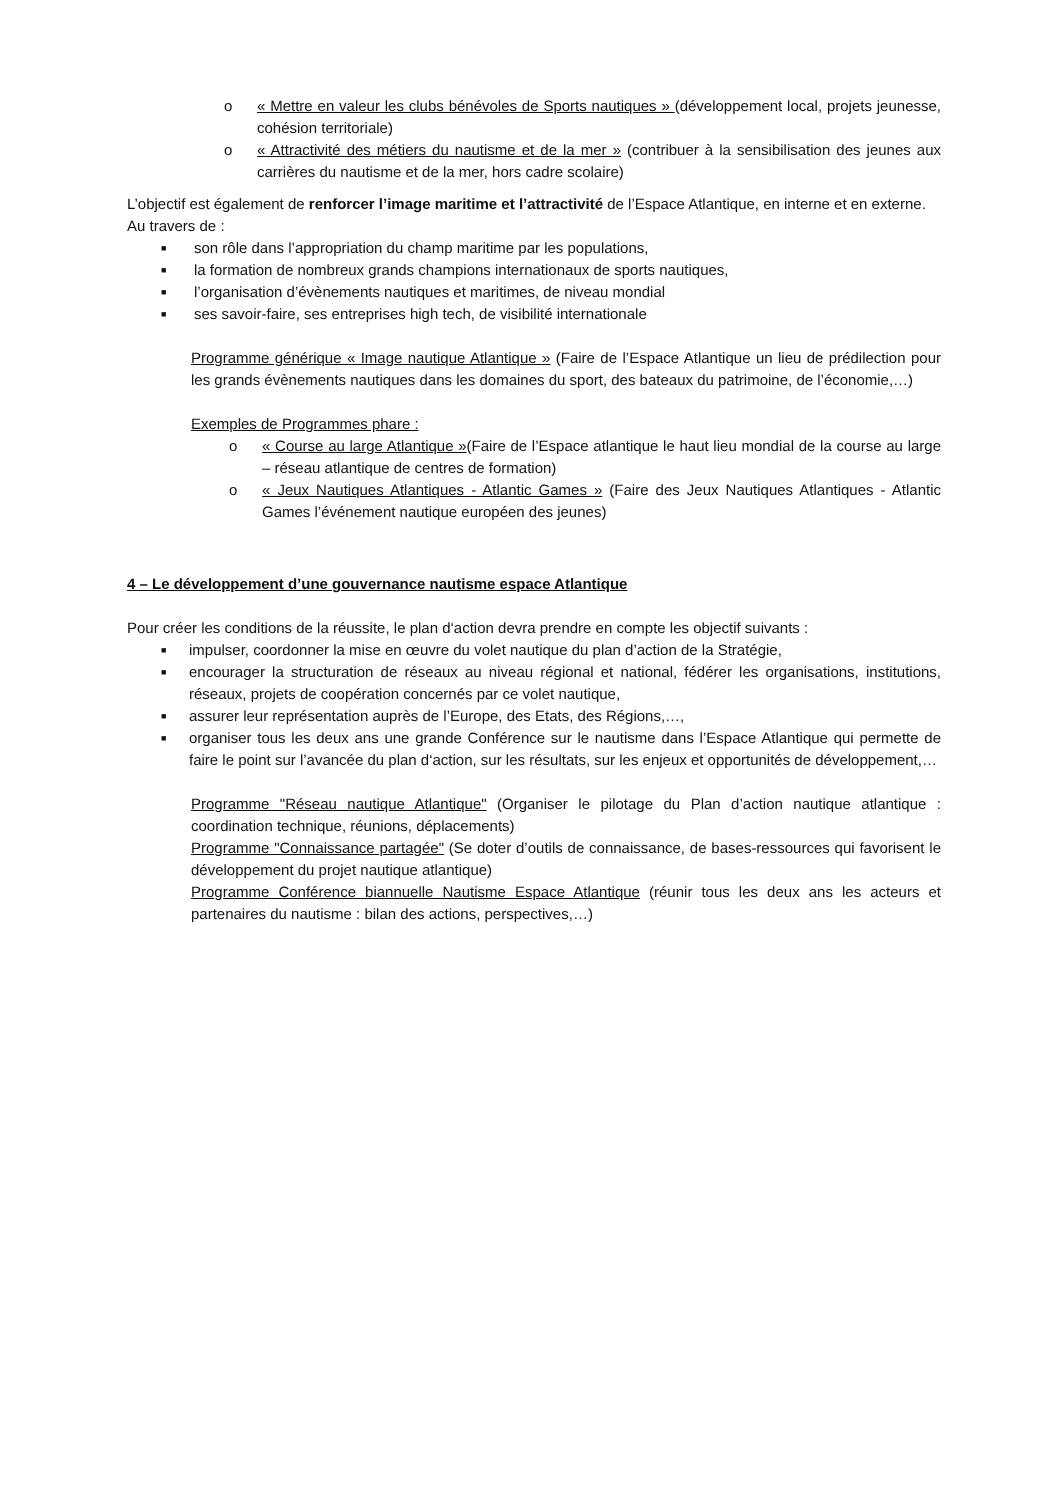o « Mettre en valeur les clubs bénévoles de Sports nautiques » (développement local, projets jeunesse, cohésion territoriale)
o « Attractivité des métiers du nautisme et de la mer » (contribuer à la sensibilisation des jeunes aux carrières du nautisme et de la mer, hors cadre scolaire)
L’objectif est également de renforcer l’image maritime et l’attractivité de l’Espace Atlantique, en interne et en externe.
Au travers de :
■ son rôle dans l’appropriation du champ maritime par les populations,
■ la formation de nombreux grands champions internationaux de sports nautiques,
■ l’organisation d’évènements nautiques et maritimes, de niveau mondial
■ ses savoir-faire, ses entreprises high tech, de visibilité internationale
Programme générique « Image nautique Atlantique » (Faire de l’Espace Atlantique un lieu de prédilection pour les grands évènements nautiques dans les domaines du sport, des bateaux du patrimoine, de l’économie,…)
Exemples de Programmes phare :
o « Course au large Atlantique »(Faire de l’Espace atlantique le haut lieu mondial de la course au large – réseau atlantique de centres de formation)
o « Jeux Nautiques Atlantiques - Atlantic Games » (Faire des Jeux Nautiques Atlantiques - Atlantic Games l’événement nautique européen des jeunes)
4 – Le développement d’une gouvernance nautisme espace Atlantique
Pour créer les conditions de la réussite, le plan d‘action devra prendre en compte les objectif suivants :
■ impulser, coordonner la mise en œuvre du volet nautique du plan d’action de la Stratégie,
■ encourager la structuration de réseaux au niveau régional et national, fédérer les organisations, institutions, réseaux, projets de coopération concernés par ce volet nautique,
■ assurer leur représentation auprès de l’Europe, des Etats, des Régions,…,
■ organiser tous les deux ans une grande Conférence sur le nautisme dans l’Espace Atlantique qui permette de faire le point sur l’avancée du plan d‘action, sur les résultats, sur les enjeux et opportunités de développement,…
Programme "Réseau nautique Atlantique" (Organiser le pilotage du Plan d’action nautique atlantique : coordination technique, réunions, déplacements)
Programme "Connaissance partagée" (Se doter d’outils de connaissance, de bases-ressources qui favorisent le développement du projet nautique atlantique)
Programme Conférence biannuelle Nautisme Espace Atlantique (réunir tous les deux ans les acteurs et partenaires du nautisme : bilan des actions, perspectives,…)